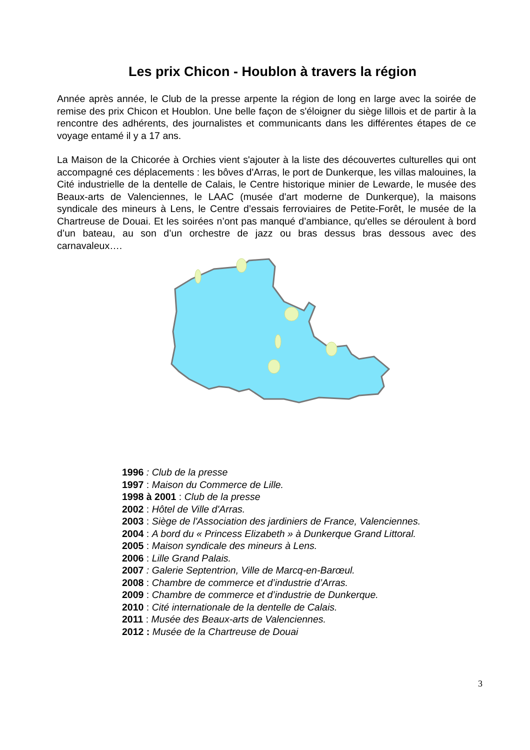Les prix Chicon - Houblon à travers la région
Année après année, le Club de la presse arpente la région de long en large avec la soirée de remise des prix Chicon et Houblon. Une belle façon de s'éloigner du siège lillois et de partir à la rencontre des adhérents, des journalistes et communicants dans les différentes étapes de ce voyage entamé il y a 17 ans.
La Maison de la Chicorée à Orchies vient s'ajouter à la liste des découvertes culturelles qui ont accompagné ces déplacements : les bôves d'Arras, le port de Dunkerque, les villas malouines, la Cité industrielle de la dentelle de Calais, le Centre historique minier de Lewarde, le musée des Beaux-arts de Valenciennes, le LAAC (musée d'art moderne de Dunkerque), la maisons syndicale des mineurs à Lens, le Centre d’essais ferroviaires de Petite-Forêt, le musée de la Chartreuse de Douai. Et les soirées n’ont pas manqué d’ambiance, qu'elles se déroulent à bord d’un bateau, au son d’un orchestre de jazz ou bras dessus bras dessous avec des carnavaleux….
1996 : Club de la presse
1997 : Maison du Commerce de Lille.
1998 à 2001 : Club de la presse
2002 : Hôtel de Ville d'Arras.
2003 : Siège de l'Association des jardiniers de France, Valenciennes.
2004 : A bord du « Princess Elizabeth » à Dunkerque Grand Littoral.
2005 : Maison syndicale des mineurs à Lens.
2006 : Lille Grand Palais.
2007 : Galerie Septentrion, Ville de Marcq-en-Barœul.
2008 : Chambre de commerce et d’industrie d’Arras.
2009 : Chambre de commerce et d’industrie de Dunkerque.
2010 : Cité internationale de la dentelle de Calais.
2011 : Musée des Beaux-arts de Valenciennes.
2012 : Musée de la Chartreuse de Douai
3